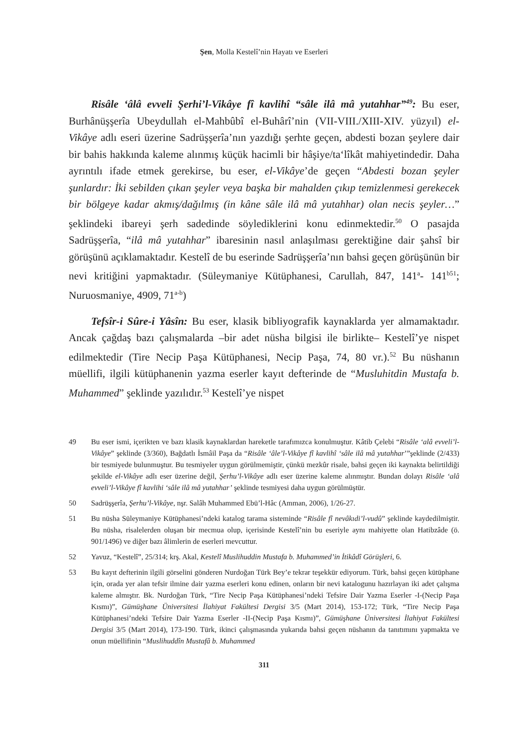Şen, Molla Kestelî’nin Hayatı ve Eserleri
Risâle ‘âlâ evveli Şerhi’l-Vikâye fî kavlihî “sâle ilâ mâ yutahhar”<sup>49</sup>: Bu eser, Burhânüşşerîa Ubeydullah el-Mahbûbî el-Buhârî’nin (VII-VIII./XIII-XIV. yüzyıl) el-Vikâye adlı eseri üzerine Sadrüşşerîa’nın yazdığı şerhte geçen, abdesti bozan şeylere dair bir bahis hakkında kaleme alınmış küçük hacimli bir hâşiye/ta‘lîkât mahiyetindedir. Daha ayrıntılı ifade etmek gerekirse, bu eser, el-Vikâye’de geçen “Abdesti bozan şeyler şunlardır: İki sebilden çıkan şeyler veya başka bir mahalden çıkıp temizlenmesi gerekecek bir bölgeye kadar akmış/dağılmış (in kâne sâle ilâ mâ yutahhar) olan necis şeyler…” şeklindeki ibareyi şerh sadedinde söylediklerini konu edinmektedir.<sup>50</sup> O pasajda Sadrüşşerîa, “ilâ mâ yutahhar” ibaresinin nasıl anlaşılması gerektiğine dair şahsî bir görüşünü açıklamaktadır. Kestelî de bu eserinde Sadrüşşerîa’nın bahsi geçen görüşünün bir nevi kritiğini yapmaktadır. (Süleymaniye Kütüphanesi, Carullah, 847, 141<sup>a</sup>- 141<sup>b51</sup>; Nuruosmaniye, 4909, 71<sup>a-b</sup>)
Tefsîr-i Sûre-i Yâsîn: Bu eser, klasik bibliyografik kaynaklarda yer almamaktadır. Ancak çağdaş bazı çalışmalarda –bir adet nüsha bilgisi ile birlikte– Kestelî’ye nispet edilmektedir (Tire Necip Paşa Kütüphanesi, Necip Paşa, 74, 80 vr.).<sup>52</sup> Bu nüshanın müellifi, ilgili kütüphanenin yazma eserler kayıt defterinde de “Musluhitdin Mustafa b. Muhammed” şeklinde yazılıdır.<sup>53</sup> Kestelî’ye nispet
49 Bu eser ismi, içerikten ve bazı klasik kaynaklardan hareketle tarafımızca konulmuştur. Kâtib Çelebi “Risâle ‘alâ evveli’l-Vikâye” şeklinde (3/360), Bağdatlı İsmâil Paşa da “Risâle ‘âle’l-Vikâye fî kavlihî ‘sâle ilâ mâ yutahhar’”şeklinde (2/433) bir tesmiyede bulunmuştur. Bu tesmiyeler uygun görülmemiştir, çünkü mezkûr risale, bahsi geçen iki kaynakta belirtildiği şekilde el-Vikâye adlı eser üzerine değil, Şerhu’l-Vikâye adlı eser üzerine kaleme alınmıştır. Bundan dolayı Risâle ‘alâ evveli’l-Vikâye fî kavlihi ‘sâle ilâ mâ yutahhar’ şeklinde tesmiyesi daha uygun görülmüştür.
50 Sadrüşşerîa, Şerhu’l-Vikâye, nşr. Salâh Muhammed Ebü’l-Hâc (Amman, 2006), 1/26-27.
51 Bu nüsha Süleymaniye Kütüphanesi’ndeki katalog tarama sisteminde “Risâle fî nevâkıdi’l-vudû” şeklinde kaydedilmiştir. Bu nüsha, risalelerden oluşan bir mecmua olup, içerisinde Kestelî’nin bu eseriyle aynı mahiyette olan Hatibzâde (ö. 901/1496) ve diğer bazı âlimlerin de eserleri mevcuttur.
52 Yavuz, “Kestelî”, 25/314; krş. Akal, Kestelî Muslihuddin Mustafa b. Muhammed’in İtikâdî Görüşleri, 6.
53 Bu kayıt defterinin ilgili görselini gönderen Nurdoğan Türk Bey’e tekrar teşekkür ediyorum. Türk, bahsi geçen kütüphane için, orada yer alan tefsir ilmine dair yazma eserleri konu edinen, onların bir nevi katalogunu hazırlayan iki adet çalışma kaleme almıştır. Bk. Nurdoğan Türk, “Tire Necip Paşa Kütüphanesi’ndeki Tefsire Dair Yazma Eserler -I-(Necip Paşa Kısmı)”, Gümüşhane Üniversitesi İlahiyat Fakültesi Dergisi 3/5 (Mart 2014), 153-172; Türk, “Tire Necip Paşa Kütüphanesi’ndeki Tefsire Dair Yazma Eserler -II-(Necip Paşa Kısmı)”, Gümüşhane Üniversitesi İlahiyat Fakültesi Dergisi 3/5 (Mart 2014), 173-190. Türk, ikinci çalışmasında yukarıda bahsi geçen nüshanın da tanıtımını yapmakta ve onun müellifinin “Muslihuddîn Mustafâ b. Muhammed
311